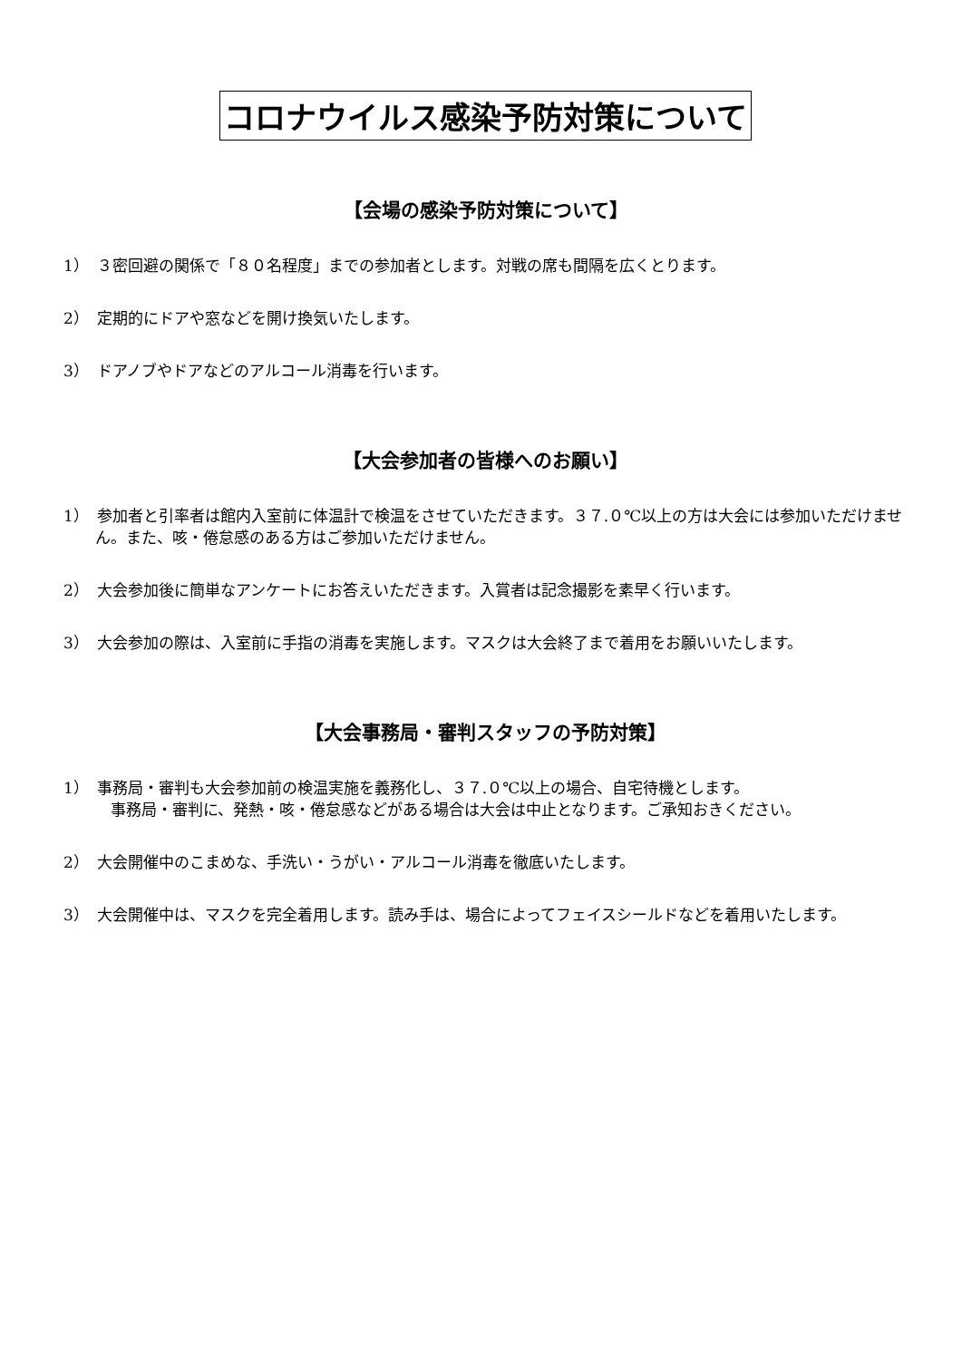コロナウイルス感染予防対策について
【会場の感染予防対策について】
1）　３密回避の関係で「８０名程度」までの参加者とします。対戦の席も間隔を広くとります。
2）　定期的にドアや窓などを開け換気いたします。
3）　ドアノブやドアなどのアルコール消毒を行います。
【大会参加者の皆様へのお願い】
1）　参加者と引率者は館内入室前に体温計で検温をさせていただきます。３７.０℃以上の方は大会には参加いただけません。また、咳・倦怠感のある方はご参加いただけません。
2）　大会参加後に簡単なアンケートにお答えいただきます。入賞者は記念撮影を素早く行います。
3）　大会参加の際は、入室前に手指の消毒を実施します。マスクは大会終了まで着用をお願いいたします。
【大会事務局・審判スタッフの予防対策】
1）　事務局・審判も大会参加前の検温実施を義務化し、３７.０℃以上の場合、自宅待機とします。
　事務局・審判に、発熱・咳・倦怠感などがある場合は大会は中止となります。ご承知おきください。
2）　大会開催中のこまめな、手洗い・うがい・アルコール消毒を徹底いたします。
3）　大会開催中は、マスクを完全着用します。読み手は、場合によってフェイスシールドなどを着用いたします。